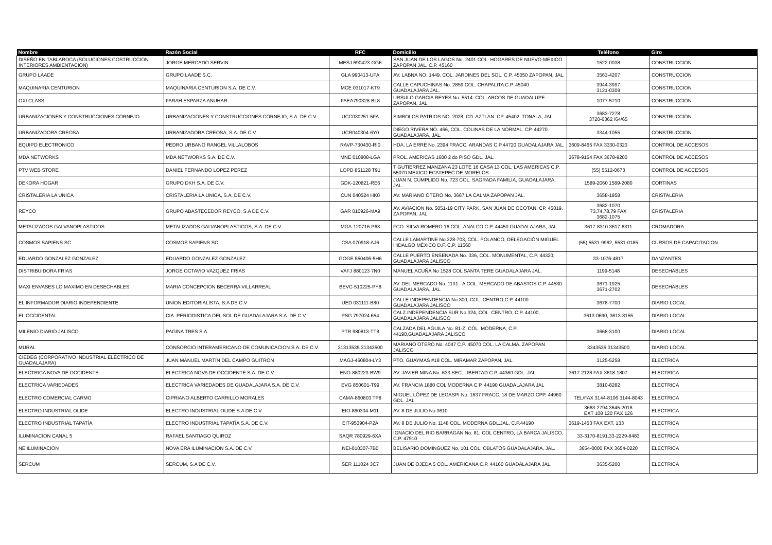| Nombre | Razón Social | RFC | Domicilio | Teléfono | Giro |
| --- | --- | --- | --- | --- | --- |
| DISEÑO EN TABLAROCA (SOLUCIONES COSTRUCCION INTERIORES AMBIENTACION) | JORGE MERCADO SERVIN | MESJ 690423-GG6 | SAN JUAN DE LOS LAGOS No. 2401 COL. HOGARES DE NUEVO MEXICO ZAPOPAN JAL. C.P. 45160 | 1522-0038 | CONSTRUCCION |
| GRUPO LAADE | GRUPO LAADE S.C. | GLA 990413-UFA | AV. LABNA NO. 1449. COL. JARDINES DEL SOL. C.P. 45050 ZAPOPAN, JAL. | 3563-4207 | CONSTRUCCION |
| MAQUINARIA CENTURION | MAQUINARIA CENTURION S.A. DE C.V. | MCE 031017-KT9 | CALLE CAPUCHINAS No. 2859 COL. CHAPALITA C.P. 45040 GUADALAJARA JAL. | 3944-3997 3121-0309 | CONSTRUCCION |
| OXI CLASS | FARAH ESPARZA ANUHAR | FAEA790328-BL8 | URSULO GARCIA REYES No. 5514. COL. ARCOS DE GUADALUPE. ZAPOPAN, JAL. | 1077-5710 | CONSTRUCCION |
| URBANIZACIONES Y CONSTRUCCIONES CORNEJO | URBANIZACIONES Y CONSTRUCCIONES CORNEJO, S.A. DE C.V. | UCC030251-5FA | SIMBOLOS PATRIOS NO. 2028. CD. AZTLAN. CP. 45402. TONALA, JAL. | 3683-7278 3720-6362 /64/65 | CONSTRUCCION |
| URBANIZADORA CREOSA | URBANIZADORA CREOSA, S.A. DE C.V. | UCR040304-6Y0 | DIEGO RIVERA NO. 466, COL. COLINAS DE LA NORMAL. CP. 44270. GUADALAJARA, JAL. | 3344-1055 | CONSTRUCCION |
| EQUIPO ELECTRONICO | PEDRO URBANO RANGEL VILLALOBOS | RAVP-730430-RI0 | HDA. LA ERRE No. 2394 FRACC. ARANDAS C.P.44720 GUADALAJARA JAL. | 3609-8465 FAX 3330-0323 | CONTROL DE ACCESOS |
| MDA NETWORKS | MDA NETWORKS S.A. DE C.V. | MNE 010808-LGA | PROL. AMERICAS 1600 2 do PISO GDL. JAL. | 3678-9154 FAX 3678-9200 | CONTROL DE ACCESOS |
| PTV WEB STORE | DANIEL FERNANDO LOPEZ PEREZ | LOPD 851128 T91 | T GUTIERREZ MANZANA 23 LOTE 16 CASA 13 COL. LAS AMERICAS C.P. 55070 MEXICO ECATEPEC DE MORELOS | (55) 5512-0673 | CONTROL DE ACCESOS |
| DEKORA HOGAR | GRUPO DKH S.A. DE C.V. | GDK-120821-RE6 | JUAN N. CUMPLIDO No. 723 COL. SAGRADA FAMILIA, GUADALAJARA, JAL. | 1589-2060 1589-2080 | CORTINAS |
| CRISTALERIA LA UNICA | CRISTALERIA LA UNICA, S.A. DE C.V. | CUN 040524 HK0 | AV. MARIANO OTERO No. 3667 LA CALMA ZAPOPAN JAL. | 3658-1958 | CRISTALERIA |
| REYCO | GRUPO ABASTECEDOR REYCO, S.A DE C.V. | GAR 010926-MA9 | AV. AVIACION No. 5051-19 CITY PARK, SAN JUAN DE OCOTAN. CP. 45019. ZAPOPAN, JAL. | 3682-1070 73,74,78,79 FAX 3682-1075 | CRISTALERIA |
| METALIZADOS GALVANOPLASTICOS | METALIZADOS GALVANOPLASTICOS, S.A. DE C.V. | MGA-120716-P63 | FCO. SILVA ROMERO 16 COL. ANALCO C.P. 44450 GUADALAJARA, JAL. | 3617-8310 3617-8311 | CROMADORA |
| COSMOS SAPIENS SC | COSMOS SAPIENS SC | CSA 070918-AJ6 | CALLE LAMARTINE No.328-703, COL. POLANCO, DELEGACIÓN MIGUEL HIDALGO MÉXICO D.F. C.P. 11560 | (55) 5531-9962, 5531-0185 | CURSOS DE CAPACITACION |
| EDUARDO GONZALEZ GONZALEZ | EDUARDO GONZALEZ GONZALEZ | GOGE 550406-5H6 | CALLE PUERTO ENSENADA No. 336, COL. MONUMENTAL, C.P. 44320, GUADALAJARA JALISCO | 33-1076-4817 | DANZANTES |
| DISTRIBUIDORA FRIAS | JORGE OCTAVIO VAZQUEZ FRIAS | VAFJ 880123 7N0 | MANUEL ACUÑA No 1528 COL SANTA TERE GUADALAJARA JAL. | 1199-5148 | DESECHABLES |
| MAXI ENVASES LO MAXIMO EN DESECHABLES | MARIA CONCEPCION BECERRA VILLARREAL | BEVC-510225-PY8 | AV. DEL MERCADO No. 1131 - A COL. MERCADO DE ABASTOS C.P. 44530 GUADALAJARA, JAL. | 3671-1925 3671-2702 | DESECHABLES |
| EL INFORMADOR DIARIO INDEPENDIENTE | UNION EDITORIALISTA, S.A DE C.V | UED 031111-B80 | CALLE INDEPENDENCIA No.300, COL. CENTRO,C.P. 44100 GUADALAJARA JALISCO | 3678-7700 | DIARIO LOCAL |
| EL OCCIDENTAL | CIA. PERIODISTICA DEL SOL DE GUADALAJARA S.A. DE C.V. | PSG 797024 654 | CALZ.INDEPENDENCIA SUR No.324, COL. CENTRO, C.P. 44100, GUADALAJARA JALISCO | 3613-0690, 3613-8155 | DIARIO LOCAL |
| MILENIO DIARIO JALISCO | PAGINA TRES S.A. | PTR 980813-TT8 | CALZADA DEL AGUILA No. 81-Z, COL. MODERNA, C.P. 44190,GUADALAJARA JALISCO | 3668-3100 | DIARIO LOCAL |
| MURAL | CONSORCIO INTERAMERICANO DE COMUNICACION S.A. DE C.V. | 31313535 31343500 | MARIANO OTERO No. 4047 C.P. 45070 COL. LA CALMA, ZAPOPAN JALISCO | 3343535 31343500 | DIARIO LOCAL |
| CIEDEG (CORPORATIVO INDUSTRIAL ELÉCTRICO DE GUADALAJARA) | JUAN MANUEL MARTÍN DEL CAMPO GUITRON | MAGJ-460804-LY3 | PTO. GUAYMAS #18 COL. MIRAMAR ZAPOPAN, JAL. | 3125-5258 | ELECTRICA |
| ELECTRICA NOVA DE OCCIDENTE | ELECTRICA NOVA DE OCCIDENTE S.A. DE C.V. | ENO-880223-BW9 | AV. JAVIER MINA No. 633 SEC. LIBERTAD C.P. 44360 GDL. JAL. | 3617-2128 FAX 3618-1807 | ELECTRICA |
| ELECTRICA VARIEDADES | ELECTRICA VARIEDADES DE GUADALAJARA S.A. DE C.V. | EVG 850601-T99 | AV. FRANCIA 1880 COL MODERNA C.P. 44190 GUADALAJARA JAL | 3810-8282 | ELECTRICA |
| ELECTRO COMERCIAL CARMO | CIPRIANO ALBERTO CARRILLO MORALES | CAMA-860803 TP8 | MIGUEL LÓPEZ DE LEGASPI No. 1637 FRACC. 18 DE MARZO CPP. 44960 GDL. JAL. | TEL/FAX 3144-8106 3144-8043 | ELECTRICA |
| ELECTRO INDUSTRIAL OLIDE | ELECTRO INDUSTRIAL OLIDE S.A DE C.V | EIO-860304-M11 | AV. 8 DE JULIO No 3610 | 3663-2794 3645-2018 EXT 108 120 FAX 126 | ELECTRICA |
| ELECTRO INDUSTRIAL TAPATÍA | ELECTRO INDUSTRIAL TAPATÍA S.A. DE C.V. | EIT-950904-P2A | AV. 8 DE JULIO No. 1148 COL. MODERNA GDL.JAL. C.P.44190 | 3619-1453 FAX EXT. 133 | ELECTRICA |
| ILUMINACION CANAL 5 | RAFAEL SANTIAGO QUIROZ | SAQR 780929-6XA | IGNACIO DEL RIO BARRAGAN No. 81, COL CENTRO, LA BARCA JALISCO, C.P. 47910 | 33-3170-8191,33-2229-8483 | ELECTRICA |
| NE ILUMINACION | NOVA ERA ILUMINACION S.A. DE C.V. | NEI-010307-7B0 | BELISARIO DOMINGUEZ No. 101 COL. OBLATOS GUADALAJARA, JAL. | 3654-0000 FAX 3654-0220 | ELECTRICA |
| SERCUM | SERCUM, S.A DE C.V. | SER 111024 3C7 | JUAN DE OJEDA 5 COL. AMERICANA C.P. 44160 GUADALAJARA JAL. | 3635-5200 | ELECTRICA |